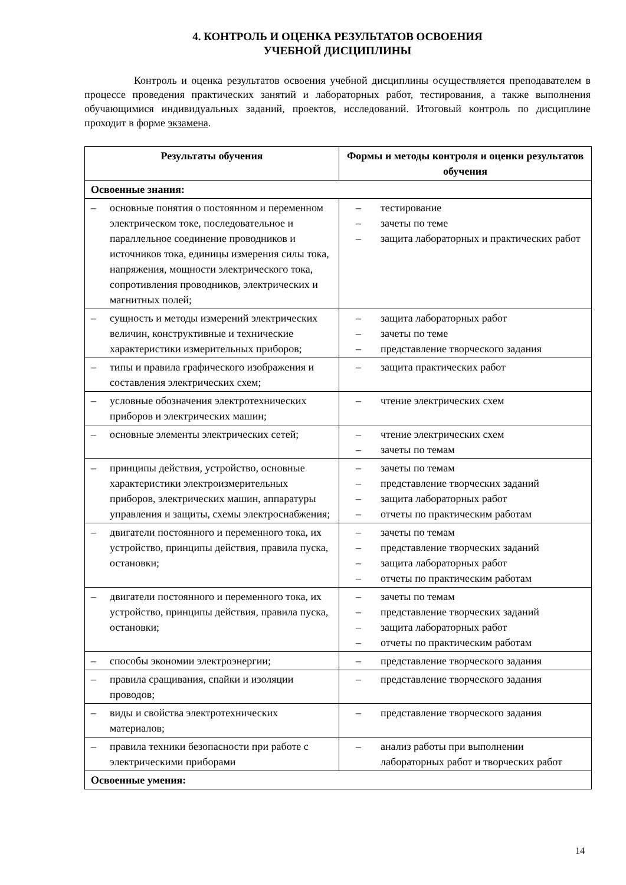4. КОНТРОЛЬ И ОЦЕНКА РЕЗУЛЬТАТОВ ОСВОЕНИЯ
УЧЕБНОЙ ДИСЦИПЛИНЫ
Контроль и оценка результатов освоения учебной дисциплины осуществляется преподавателем в процессе проведения практических занятий и лабораторных работ, тестирования, а также выполнения обучающимися индивидуальных заданий, проектов, исследований. Итоговый контроль по дисциплине проходит в форме экзамена.
| Результаты обучения | Формы и методы контроля и оценки результатов обучения |
| --- | --- |
| Освоенные знания: | |
| – основные понятия о постоянном и переменном электрическом токе, последовательное и параллельное соединение проводников и источников тока, единицы измерения силы тока, напряжения, мощности электрического тока, сопротивления проводников, электрических и магнитных полей; | – тестирование – зачеты по теме – защита лабораторных и практических работ |
| – сущность и методы измерений электрических величин, конструктивные и технические характеристики измерительных приборов; | – защита лабораторных работ – зачеты по теме – представление творческого задания |
| – типы и правила графического изображения и составления электрических схем; | – защита практических работ |
| – условные обозначения электротехнических приборов и электрических машин; | – чтение электрических схем |
| – основные элементы электрических сетей; | – чтение электрических схем – зачеты по темам |
| – принципы действия, устройство, основные характеристики электроизмерительных приборов, электрических машин, аппаратуры управления и защиты, схемы электроснабжения; | – зачеты по темам – представление творческих заданий – защита лабораторных работ – отчеты по практическим работам |
| – двигатели постоянного и переменного тока, их устройство, принципы действия, правила пуска, остановки; | – зачеты по темам – представление творческих заданий – защита лабораторных работ – отчеты по практическим работам |
| – двигатели постоянного и переменного тока, их устройство, принципы действия, правила пуска, остановки; | – зачеты по темам – представление творческих заданий – защита лабораторных работ – отчеты по практическим работам |
| – способы экономии электроэнергии; | – представление творческого задания |
| – правила сращивания, спайки и изоляции проводов; | – представление творческого задания |
| – виды и свойства электротехнических материалов; | – представление творческого задания |
| – правила техники безопасности при работе с электрическими приборами | – анализ работы при выполнении лабораторных работ и творческих работ |
| Освоенные умения: | |
14